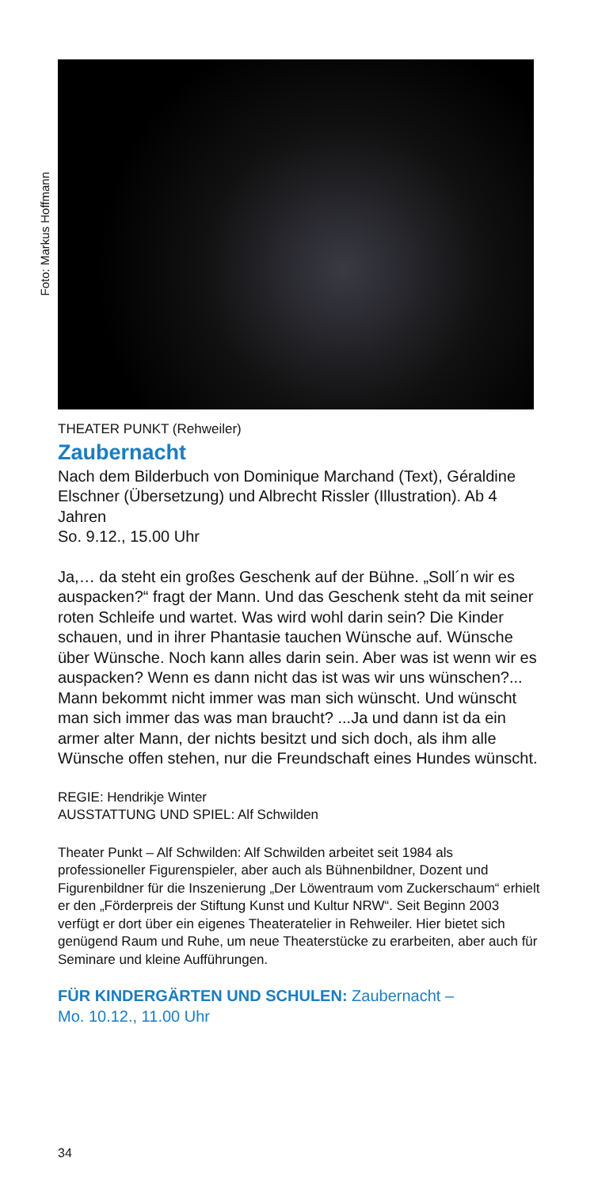Foto: Markus Hoffmann
THEATER PUNKT (Rehweiler)
Zaubernacht
Nach dem Bilderbuch von Dominique Marchand (Text), Géraldine Elschner (Übersetzung) und Albrecht Rissler (Illustration). Ab 4 Jahren
So. 9.12., 15.00 Uhr
Ja,… da steht ein großes Geschenk auf der Bühne. „Soll´n wir es auspacken?“ fragt der Mann. Und das Geschenk steht da mit seiner roten Schleife und wartet. Was wird wohl darin sein? Die Kinder schauen, und in ihrer Phantasie tauchen Wünsche auf. Wünsche über Wünsche. Noch kann alles darin sein. Aber was ist wenn wir es auspacken? Wenn es dann nicht das ist was wir uns wünschen?... Mann bekommt nicht immer was man sich wünscht. Und wünscht man sich immer das was man braucht? ...Ja und dann ist da ein armer alter Mann, der nichts besitzt und sich doch, als ihm alle Wünsche offen stehen, nur die Freundschaft eines Hundes wünscht.
REGIE: Hendrikje Winter
AUSSTATTUNG UND SPIEL: Alf Schwilden
Theater Punkt – Alf Schwilden: Alf Schwilden arbeitet seit 1984 als professioneller Figurenspieler, aber auch als Bühnenbildner, Dozent und Figurenbildner für die Inszenierung „Der Löwentraum vom Zuckerschaum“ erhielt er den „Förderpreis der Stiftung Kunst und Kultur NRW“. Seit Beginn 2003 verfügt er dort über ein eigenes Theateratelier in Rehweiler. Hier bietet sich genügend Raum und Ruhe, um neue Theaterstücke zu erarbeiten, aber auch für Seminare und kleine Aufführungen.
FÜR KINDERGÄRTEN UND SCHULEN: Zaubernacht –
Mo. 10.12., 11.00 Uhr
34